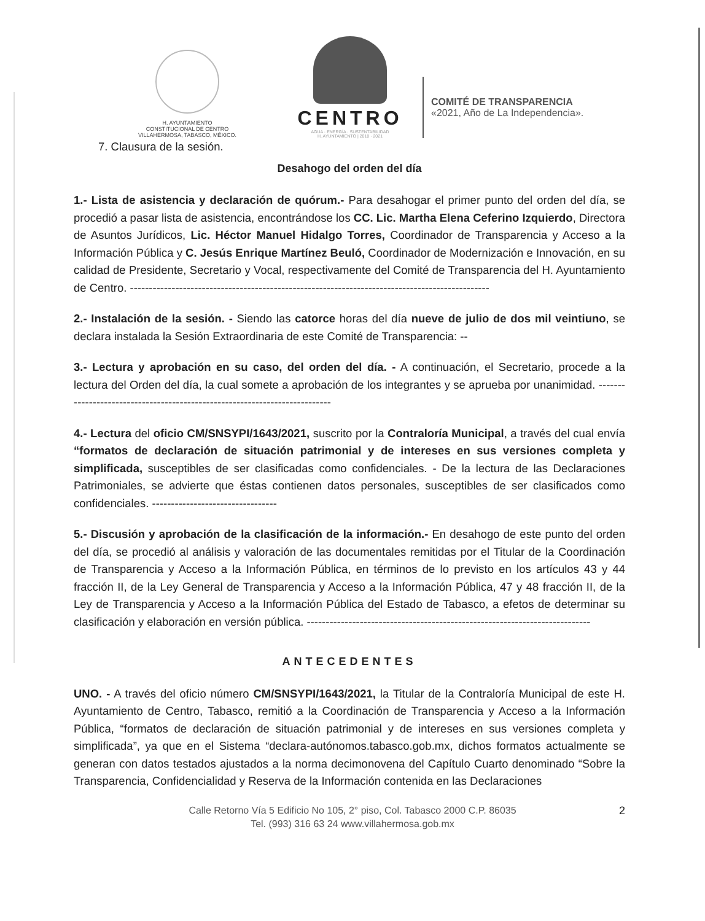H. AYUNTAMIENTO
CONSTITUCIONAL DE CENTRO
VILLAHERMOSA, TABASCO, MÉXICO.
CENTRO
AGUA · ENERGÍA · SUSTENTABILIDAD
H. AYUNTAMIENTO | 2018 · 2021
COMITÉ DE TRANSPARENCIA
«2021, Año de La Independencia».
7. Clausura de la sesión.
Desahogo del orden del día
1.- Lista de asistencia y declaración de quórum.- Para desahogar el primer punto del orden del día, se procedió a pasar lista de asistencia, encontrándose los CC. Lic. Martha Elena Ceferino Izquierdo, Directora de Asuntos Jurídicos, Lic. Héctor Manuel Hidalgo Torres, Coordinador de Transparencia y Acceso a la Información Pública y C. Jesús Enrique Martínez Beuló, Coordinador de Modernización e Innovación, en su calidad de Presidente, Secretario y Vocal, respectivamente del Comité de Transparencia del H. Ayuntamiento de Centro. -----------------------------------------------------------------------------------------------
2.- Instalación de la sesión. - Siendo las catorce horas del día nueve de julio de dos mil veintiuno, se declara instalada la Sesión Extraordinaria de este Comité de Transparencia: --
3.- Lectura y aprobación en su caso, del orden del día. - A continuación, el Secretario, procede a la lectura del Orden del día, la cual somete a aprobación de los integrantes y se aprueba por unanimidad. ---------------------------------------------------------------------------
4.- Lectura del oficio CM/SNSYPI/1643/2021, suscrito por la Contraloría Municipal, a través del cual envía “formatos de declaración de situación patrimonial y de intereses en sus versiones completa y simplificada, susceptibles de ser clasificadas como confidenciales. - De la lectura de las Declaraciones Patrimoniales, se advierte que éstas contienen datos personales, susceptibles de ser clasificados como confidenciales. ---------------------------------
5.- Discusión y aprobación de la clasificación de la información.- En desahogo de este punto del orden del día, se procedió al análisis y valoración de las documentales remitidas por el Titular de la Coordinación de Transparencia y Acceso a la Información Pública, en términos de lo previsto en los artículos 43 y 44 fracción II, de la Ley General de Transparencia y Acceso a la Información Pública, 47 y 48 fracción II, de la Ley de Transparencia y Acceso a la Información Pública del Estado de Tabasco, a efetos de determinar su clasificación y elaboración en versión pública. ---------------------------------------------------------------------------
ANTECEDENTES
UNO. - A través del oficio número CM/SNSYPI/1643/2021, la Titular de la Contraloría Municipal de este H. Ayuntamiento de Centro, Tabasco, remitió a la Coordinación de Transparencia y Acceso a la Información Pública, “formatos de declaración de situación patrimonial y de intereses en sus versiones completa y simplificada”, ya que en el Sistema “declara-autónomos.tabasco.gob.mx, dichos formatos actualmente se generan con datos testados ajustados a la norma decimonovena del Capítulo Cuarto denominado “Sobre la Transparencia, Confidencialidad y Reserva de la Información contenida en las Declaraciones
Calle Retorno Vía 5 Edificio No 105, 2° piso, Col. Tabasco 2000 C.P. 86035
Tel. (993) 316 63 24 www.villahermosa.gob.mx
2